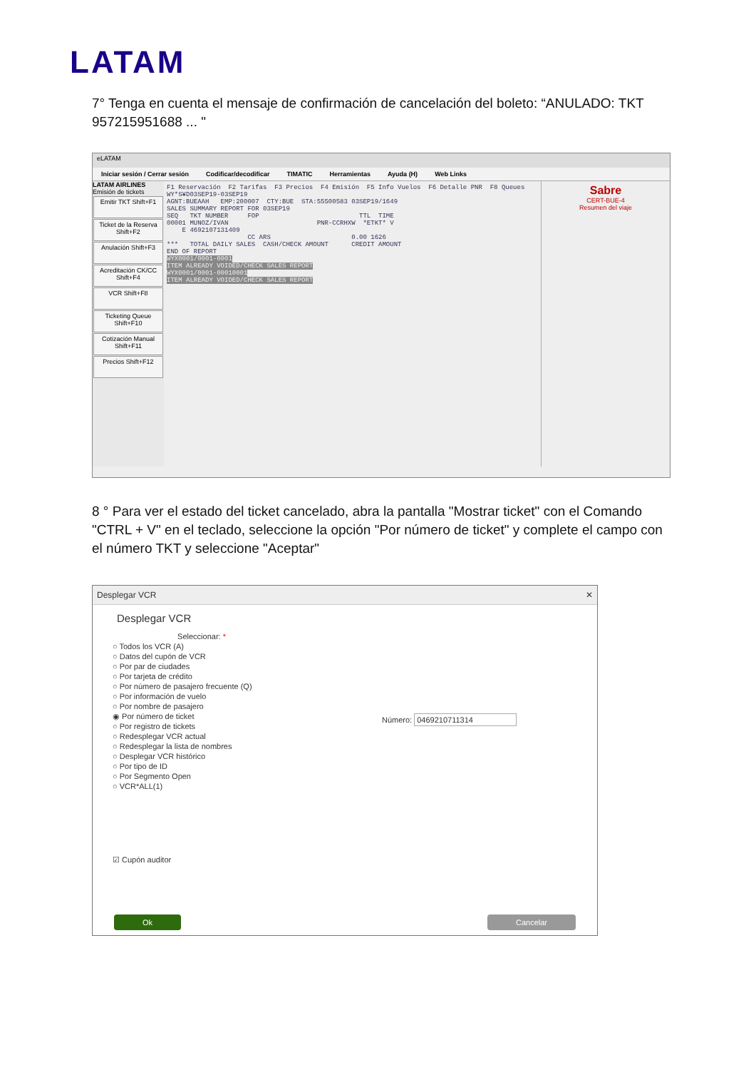LATAM
7° Tenga en cuenta el mensaje de confirmación de cancelación del boleto: “ANULADO: TKT 957215951688 ... "
eLATAM
Iniciar sesión / Cerrar sesión Codificar/decodificar TIMATIC Herramientas Ayuda (H) Web Links
LATAM AIRLINES
Emisión de tickets
Emitir TKT Shift+F1
Ticket de la Reserva Shift+F2
Anulación Shift+F3
Acreditación CK/CC Shift+F4
VCR Shift+F8
Ticketing Queue Shift+F10
Cotización Manual Shift+F11
Precios Shift+F12
F1 Reservación F2 Tarifas F3 Precios F4 Emisión F5 Info Vuelos F6 Detalle PNR F8 Queues WY*S¥D03SEP19-03SEP19 AGNT:BUEAAH EMP:200007 CTY:BUE STA:55500583 03SEP19/1649 SALES SUMMARY REPORT FOR 03SEP19 SEQ TKT NUMBER FOP TTL TIME 00001 MUNOZ/IVAN PNR-CCRHXW *ETKT* V E 4692107131409 CC ARS 0.00 1626 *** TOTAL DAILY SALES CASH/CHECK AMOUNT CREDIT AMOUNT END OF REPORT WYX0001/0001-0001 ITEM ALREADY VOIDED/CHECK SALES REPORT WYX0001/0001-00010001 ITEM ALREADY VOIDED/CHECK SALES REPORT
Sabre
CERT-BUE-4
Resumen del viaje
8 ° Para ver el estado del ticket cancelado, abra la pantalla "Mostrar ticket" con el Comando "CTRL + V" en el teclado, seleccione la opción "Por número de ticket" y complete el campo con el número TKT y seleccione "Aceptar"
Desplegar VCR ✕
Desplegar VCR
Seleccionar: *
○ Todos los VCR (A)
○ Datos del cupón de VCR
○ Por par de ciudades
○ Por tarjeta de crédito
○ Por número de pasajero frecuente (Q)
○ Por información de vuelo
○ Por nombre de pasajero
◉ Por número de ticket
○ Por registro de tickets
○ Redesplegar VCR actual
○ Redesplegar la lista de nombres
○ Desplegar VCR histórico
○ Por tipo de ID
○ Por Segmento Open
○ VCR*ALL(1)
Número: 0469210711314
☑ Cupón auditor
Ok Cancelar